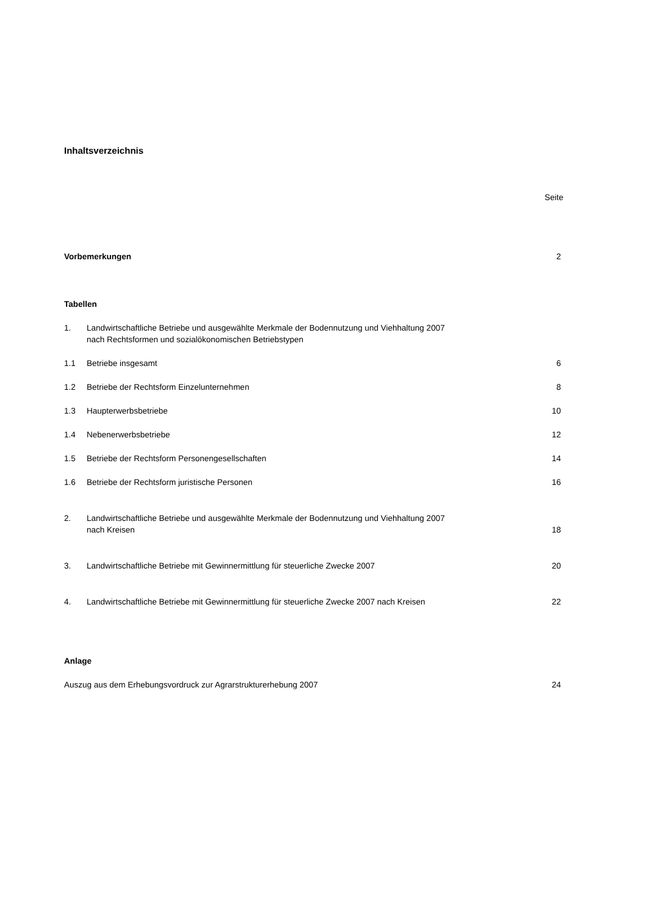Inhaltsverzeichnis
Seite
Vorbemerkungen 2
Tabellen
1. Landwirtschaftliche Betriebe und ausgewählte Merkmale der Bodennutzung und Viehhaltung 2007
nach Rechtsformen und sozialökonomischen Betriebstypen
1.1 Betriebe insgesamt 6
1.2 Betriebe der Rechtsform Einzelunternehmen
8
1.3 Haupterwerbsbetriebe 10
1.4 Nebenerwerbsbetriebe 12
1.5 Betriebe der Rechtsform Personengesellschaften
14
1.6 Betriebe der Rechtsform juristische Personen
16
2. Landwirtschaftliche Betriebe und ausgewählte Merkmale der Bodennutzung und Viehhaltung 2007
nach Kreisen
18
3. Landwirtschaftliche Betriebe mit Gewinnermittlung für steuerliche Zwecke 2007
20
4. Landwirtschaftliche Betriebe mit Gewinnermittlung für steuerliche Zwecke 2007 nach Kreisen
22
Anlage
Auszug aus dem Erhebungsvordruck zur Agrarstrukturerhebung 2007
24